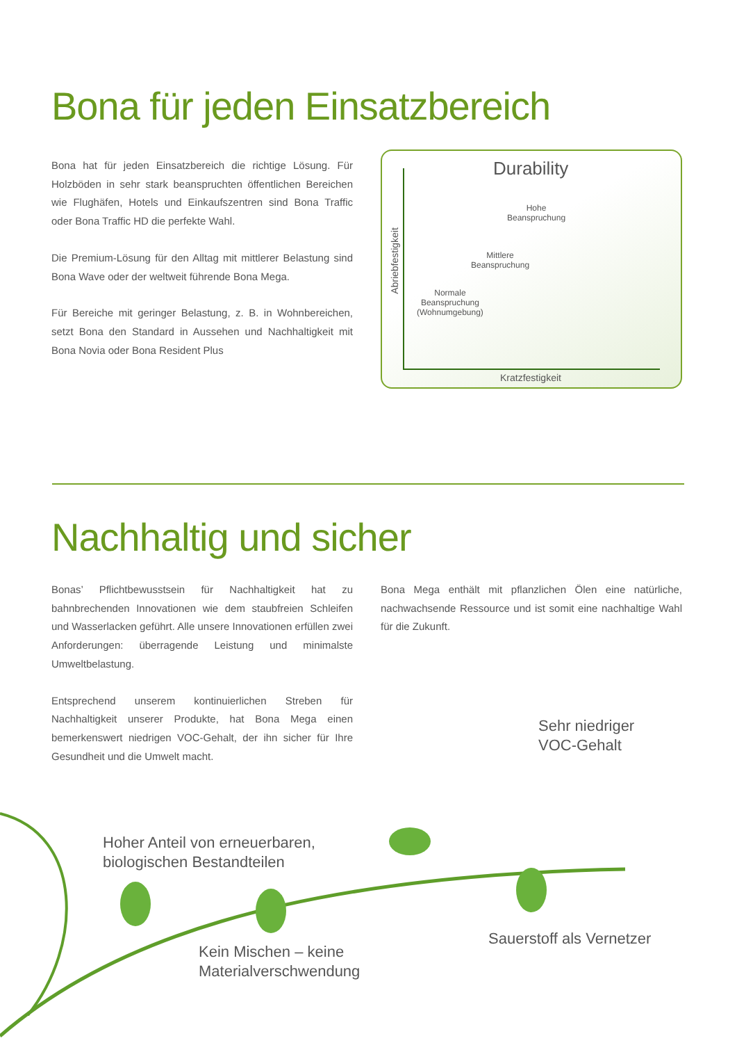Bona für jeden Einsatzbereich
Bona hat für jeden Einsatzbereich die richtige Lösung. Für Holzböden in sehr stark beanspruchten öffentlichen Bereichen wie Flughäfen, Hotels und Einkaufszentren sind Bona Traffic oder Bona Traffic HD die perfekte Wahl.
Die Premium-Lösung für den Alltag mit mittlerer Belastung sind Bona Wave oder der weltweit führende Bona Mega.
Für Bereiche mit geringer Belastung, z. B. in Wohnbereichen, setzt Bona den Standard in Aussehen und Nachhaltigkeit mit Bona Novia oder Bona Resident Plus
Durability
Hohe
Beanspruchung
Mittlere
Beanspruchung
Normale
Beanspruchung
(Wohnumgebung)
Abriebfestigkeit
Kratzfestigkeit
Nachhaltig und sicher
Bonas’ Pflichtbewusstsein für Nachhaltigkeit hat zu bahnbrechenden Innovationen wie dem staubfreien Schleifen und Wasserlacken geführt. Alle unsere Innovationen erfüllen zwei Anforderungen: überragende Leistung und minimalste Umweltbelastung.
Entsprechend unserem kontinuierlichen Streben für Nachhaltigkeit unserer Produkte, hat Bona Mega einen bemerkenswert niedrigen VOC-Gehalt, der ihn sicher für Ihre Gesundheit und die Umwelt macht.
Bona Mega enthält mit pflanzlichen Ölen eine natürliche, nachwachsende Ressource und ist somit eine nachhaltige Wahl für die Zukunft.
Sehr niedriger
VOC-Gehalt
Hoher Anteil von erneuerbaren,
biologischen Bestandteilen
Sauerstoff als Vernetzer
Kein Mischen – keine
Materialverschwendung